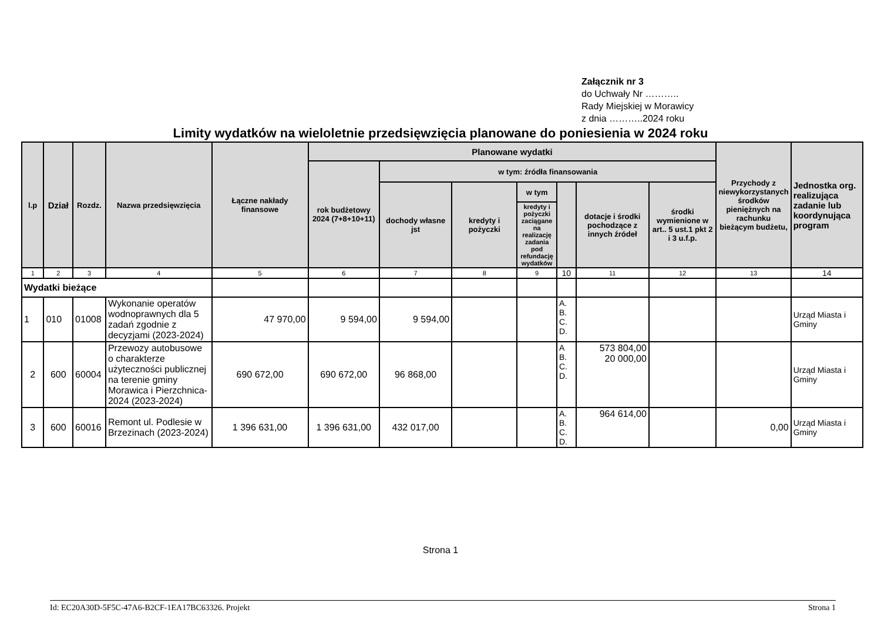Załącznik nr 3
do Uchwały Nr ………..
Rady Miejskiej w Morawicy
z dnia ………..2024 roku
Limity wydatków na wieloletnie przedsięwzięcia planowane do poniesienia w 2024 roku
| l.p | Dział | Rozdz. | Nazwa przedsięwzięcia | Łączne nakłady finansowe | Planowane wydatki | | | | | | | Przychody z niewykorzystanych środków pieniężnych na rachunku bieżącym budżetu, | Jednostka org. realizująca zadanie lub koordynująca program |
| --- | --- | --- | --- | --- | --- | --- | --- | --- | --- | --- | --- | --- | --- |
| | | | | | rok budżetowy 2024 (7+8+10+11) | w tym: źródła finansowania | | | | | | | |
| | | | | | | dochody własne jst | kredyty i pożyczki | w tym | | dotacje i środki pochodzące z innych źródeł | środki wymienione w art.. 5 ust.1 pkt 2 i 3 u.f.p. | | |
| | | | | | | | | kredyty i pożyczki zaciągane na realizację zadania pod refundację wydatków | | | | | |
| 1 | 2 | 3 | 4 | 5 | 6 | 7 | 8 | 9 | 10 | 11 | 12 | 13 | 14 |
| Wydatki bieżące | | | | | | | | | | | | | |
| 1 | 010 | 01008 | Wykonanie operatów wodnoprawnych dla 5 zadań zgodnie z decyzjami (2023-2024) | 47 970,00 | 9 594,00 | 9 594,00 | | | A. B. C. D. | | | | Urząd Miasta i Gminy |
| 2 | 600 | 60004 | Przewozy autobusowe o charakterze użyteczności publicznej na terenie gminy Morawica i Pierzchnica-2024 (2023-2024) | 690 672,00 | 690 672,00 | 96 868,00 | | | A B. C. D. | 573 804,00 20 000,00 | | | Urząd Miasta i Gminy |
| 3 | 600 | 60016 | Remont ul. Podlesie w Brzezinach (2023-2024) | 1 396 631,00 | 1 396 631,00 | 432 017,00 | | | A. B. C. D. | 964 614,00 | | 0,00 | Urząd Miasta i Gminy |
Strona 1
Id: EC20A30D-5F5C-47A6-B2CF-1EA17BC63326. Projekt Strona 1